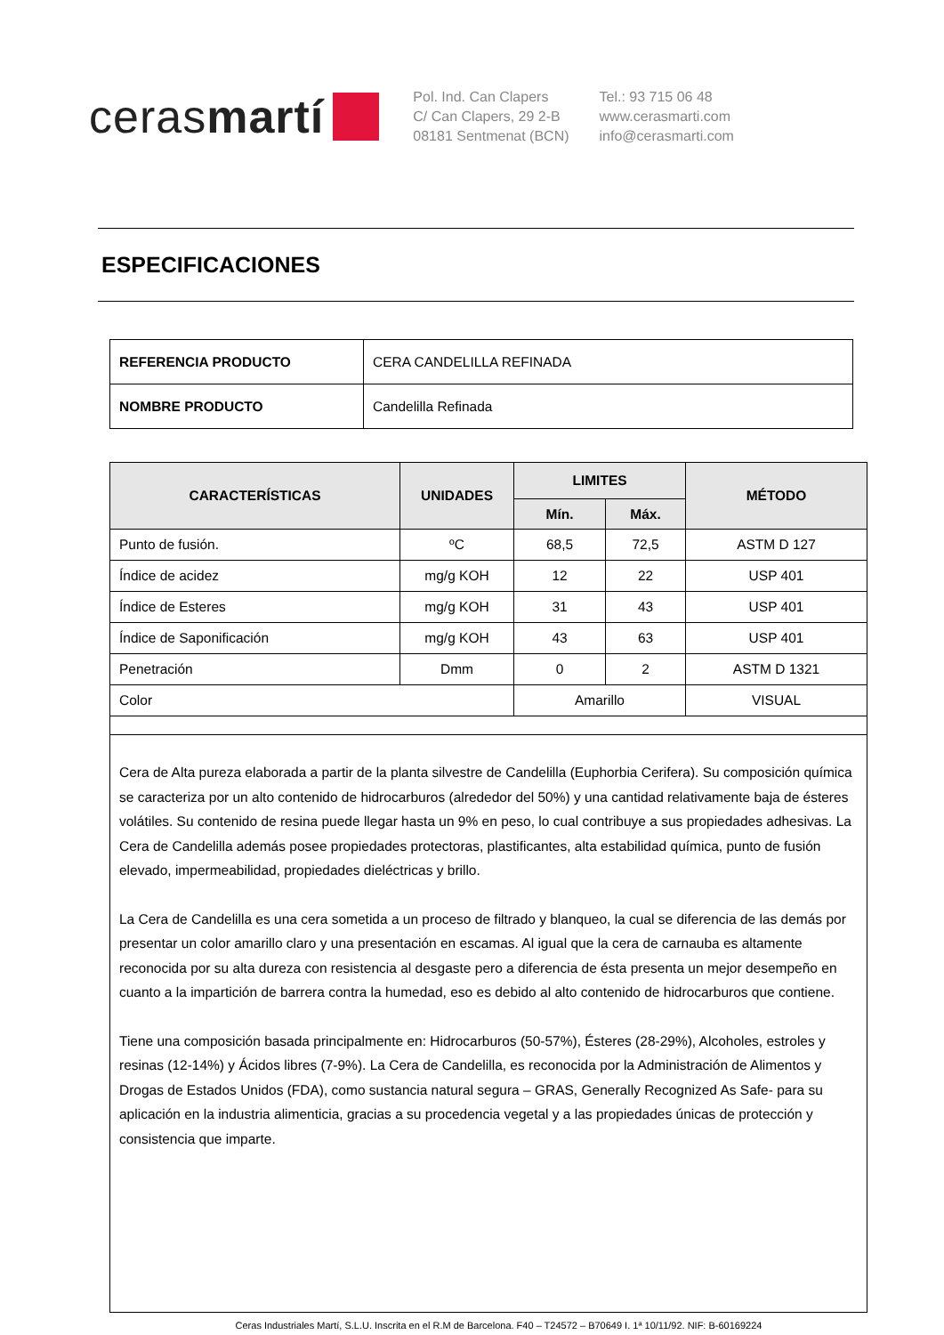cerasmartí
Pol. Ind. Can Clapers
C/ Can Clapers, 29 2-B
08181 Sentmenat (BCN)
Tel.: 93 715 06 48
www.cerasmarti.com
info@cerasmarti.com
ESPECIFICACIONES
| REFERENCIA PRODUCTO | CERA CANDELILLA REFINADA |
| NOMBRE PRODUCTO | Candelilla Refinada |
| CARACTERÍSTICAS | UNIDADES | LIMITES | | MÉTODO |
| --- | --- | --- | --- | --- |
| | | Mín. | Máx. | |
| Punto de fusión. | ºC | 68,5 | 72,5 | ASTM D 127 |
| Índice de acidez | mg/g KOH | 12 | 22 | USP 401 |
| Índice de Esteres | mg/g KOH | 31 | 43 | USP 401 |
| Índice de Saponificación | mg/g KOH | 43 | 63 | USP 401 |
| Penetración | Dmm | 0 | 2 | ASTM D 1321 |
| Color | | Amarillo | | VISUAL |
| Cera de Alta pureza elaborada a partir de la planta silvestre de Candelilla (Euphorbia Cerifera). Su composición química se caracteriza por un alto contenido de hidrocarburos (alrededor del 50%) y una cantidad relativamente baja de ésteres volátiles. Su contenido de resina puede llegar hasta un 9% en peso, lo cual contribuye a sus propiedades adhesivas. La Cera de Candelilla además posee propiedades protectoras, plastificantes, alta estabilidad química, punto de fusión elevado, impermeabilidad, propiedades dieléctricas y brillo. La Cera de Candelilla es una cera sometida a un proceso de filtrado y blanqueo, la cual se diferencia de las demás por presentar un color amarillo claro y una presentación en escamas. Al igual que la cera de carnauba es altamente reconocida por su alta dureza con resistencia al desgaste pero a diferencia de ésta presenta un mejor desempeño en cuanto a la impartición de barrera contra la humedad, eso es debido al alto contenido de hidrocarburos que contiene. Tiene una composición basada principalmente en: Hidrocarburos (50-57%), Ésteres (28-29%), Alcoholes, estroles y resinas (12-14%) y Ácidos libres (7-9%). La Cera de Candelilla, es reconocida por la Administración de Alimentos y Drogas de Estados Unidos (FDA), como sustancia natural segura – GRAS, Generally Recognized As Safe- para su aplicación en la industria alimenticia, gracias a su procedencia vegetal y a las propiedades únicas de protección y consistencia que imparte. | | | | |
Ceras Industriales Martí, S.L.U. Inscrita en el R.M de Barcelona. F40 – T24572 – B70649 I. 1ª 10/11/92. NIF: B-60169224